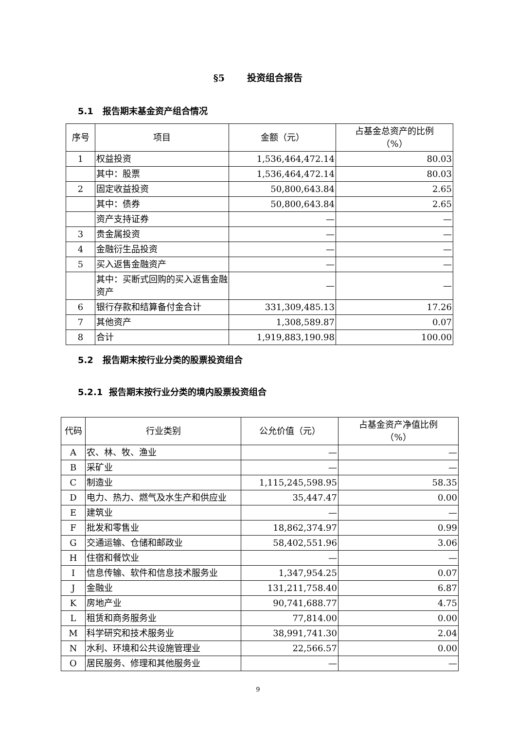§5 投资组合报告
5.1 报告期末基金资产组合情况
| 序号 | 项目 | 金额（元） | 占基金总资产的比例 （%） |
| --- | --- | --- | --- |
| 1 | 权益投资 | 1,536,464,472.14 | 80.03 |
| | 其中：股票 | 1,536,464,472.14 | 80.03 |
| 2 | 固定收益投资 | 50,800,643.84 | 2.65 |
| | 其中：债券 | 50,800,643.84 | 2.65 |
| | 资产支持证券 | — | — |
| 3 | 贵金属投资 | — | — |
| 4 | 金融衍生品投资 | — | — |
| 5 | 买入返售金融资产 | — | — |
| | 其中：买断式回购的买入返售金融资产 | — | — |
| 6 | 银行存款和结算备付金合计 | 331,309,485.13 | 17.26 |
| 7 | 其他资产 | 1,308,589.87 | 0.07 |
| 8 | 合计 | 1,919,883,190.98 | 100.00 |
5.2 报告期末按行业分类的股票投资组合
5.2.1 报告期末按行业分类的境内股票投资组合
| 代码 | 行业类别 | 公允价值（元） | 占基金资产净值比例 （%） |
| --- | --- | --- | --- |
| A | 农、林、牧、渔业 | — | — |
| B | 采矿业 | — | — |
| C | 制造业 | 1,115,245,598.95 | 58.35 |
| D | 电力、热力、燃气及水生产和供应业 | 35,447.47 | 0.00 |
| E | 建筑业 | — | — |
| F | 批发和零售业 | 18,862,374.97 | 0.99 |
| G | 交通运输、仓储和邮政业 | 58,402,551.96 | 3.06 |
| H | 住宿和餐饮业 | — | — |
| I | 信息传输、软件和信息技术服务业 | 1,347,954.25 | 0.07 |
| J | 金融业 | 131,211,758.40 | 6.87 |
| K | 房地产业 | 90,741,688.77 | 4.75 |
| L | 租赁和商务服务业 | 77,814.00 | 0.00 |
| M | 科学研究和技术服务业 | 38,991,741.30 | 2.04 |
| N | 水利、环境和公共设施管理业 | 22,566.57 | 0.00 |
| O | 居民服务、修理和其他服务业 | — | — |
9